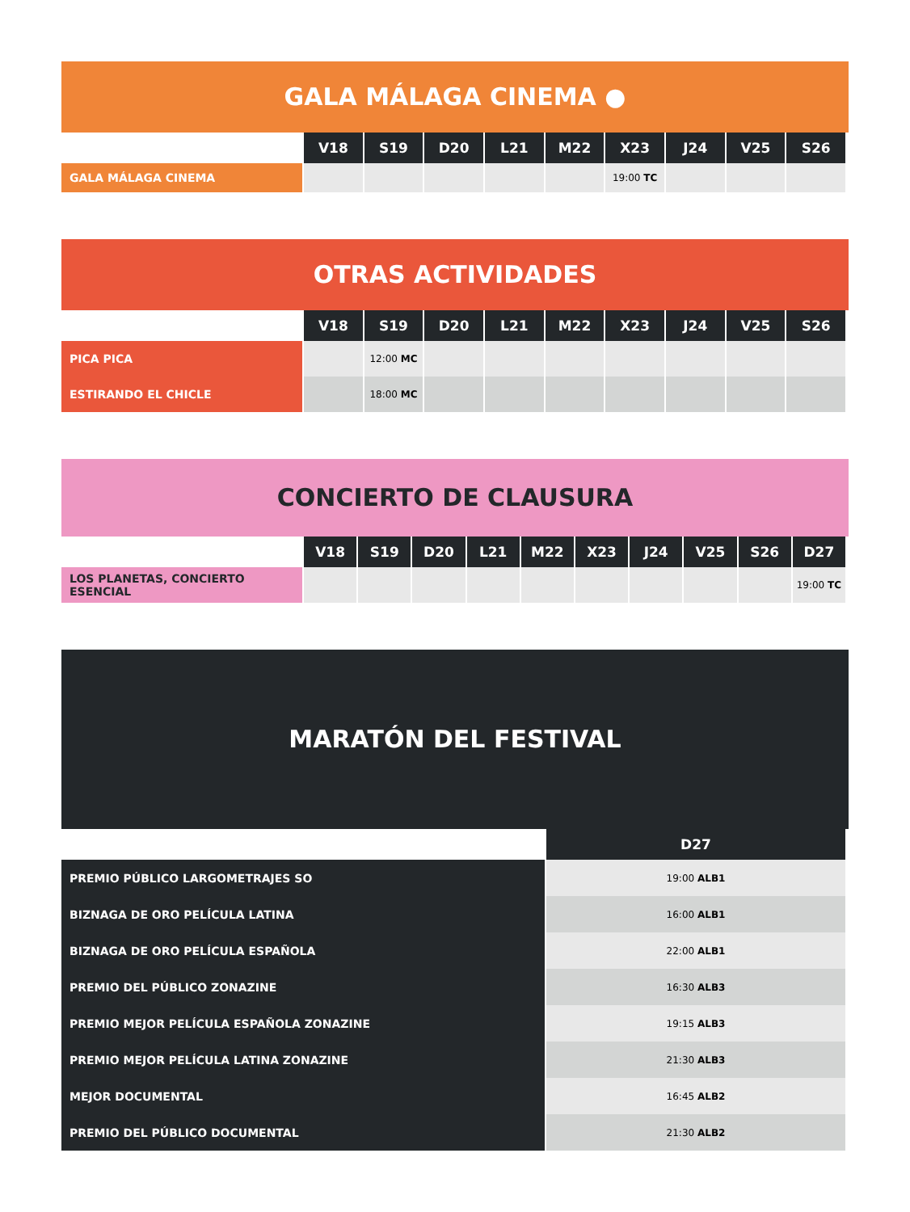GALA MÁLAGA CINEMA ●
| | V18 | S19 | D20 | L21 | M22 | X23 | J24 | V25 | S26 |
| --- | --- | --- | --- | --- | --- | --- | --- | --- | --- |
| GALA MÁLAGA CINEMA | | | | | | 19:00 TC | | | |
OTRAS ACTIVIDADES
| | V18 | S19 | D20 | L21 | M22 | X23 | J24 | V25 | S26 |
| --- | --- | --- | --- | --- | --- | --- | --- | --- | --- |
| PICA PICA | | 12:00 MC | | | | | | | |
| ESTIRANDO EL CHICLE | | 18:00 MC | | | | | | | |
CONCIERTO DE CLAUSURA
| | V18 | S19 | D20 | L21 | M22 | X23 | J24 | V25 | S26 | D27 |
| --- | --- | --- | --- | --- | --- | --- | --- | --- | --- | --- |
| LOS PLANETAS, CONCIERTO ESENCIAL | | | | | | | | | | 19:00 TC |
MARATÓN DEL FESTIVAL
| | D27 |
| --- | --- |
| PREMIO PÚBLICO LARGOMETRAJES SO | 19:00 ALB1 |
| BIZNAGA DE ORO PELÍCULA LATINA | 16:00 ALB1 |
| BIZNAGA DE ORO PELÍCULA ESPAÑOLA | 22:00 ALB1 |
| PREMIO DEL PÚBLICO ZONAZINE | 16:30 ALB3 |
| PREMIO MEJOR PELÍCULA ESPAÑOLA ZONAZINE | 19:15 ALB3 |
| PREMIO MEJOR PELÍCULA LATINA ZONAZINE | 21:30 ALB3 |
| MEJOR DOCUMENTAL | 16:45 ALB2 |
| PREMIO DEL PÚBLICO DOCUMENTAL | 21:30 ALB2 |